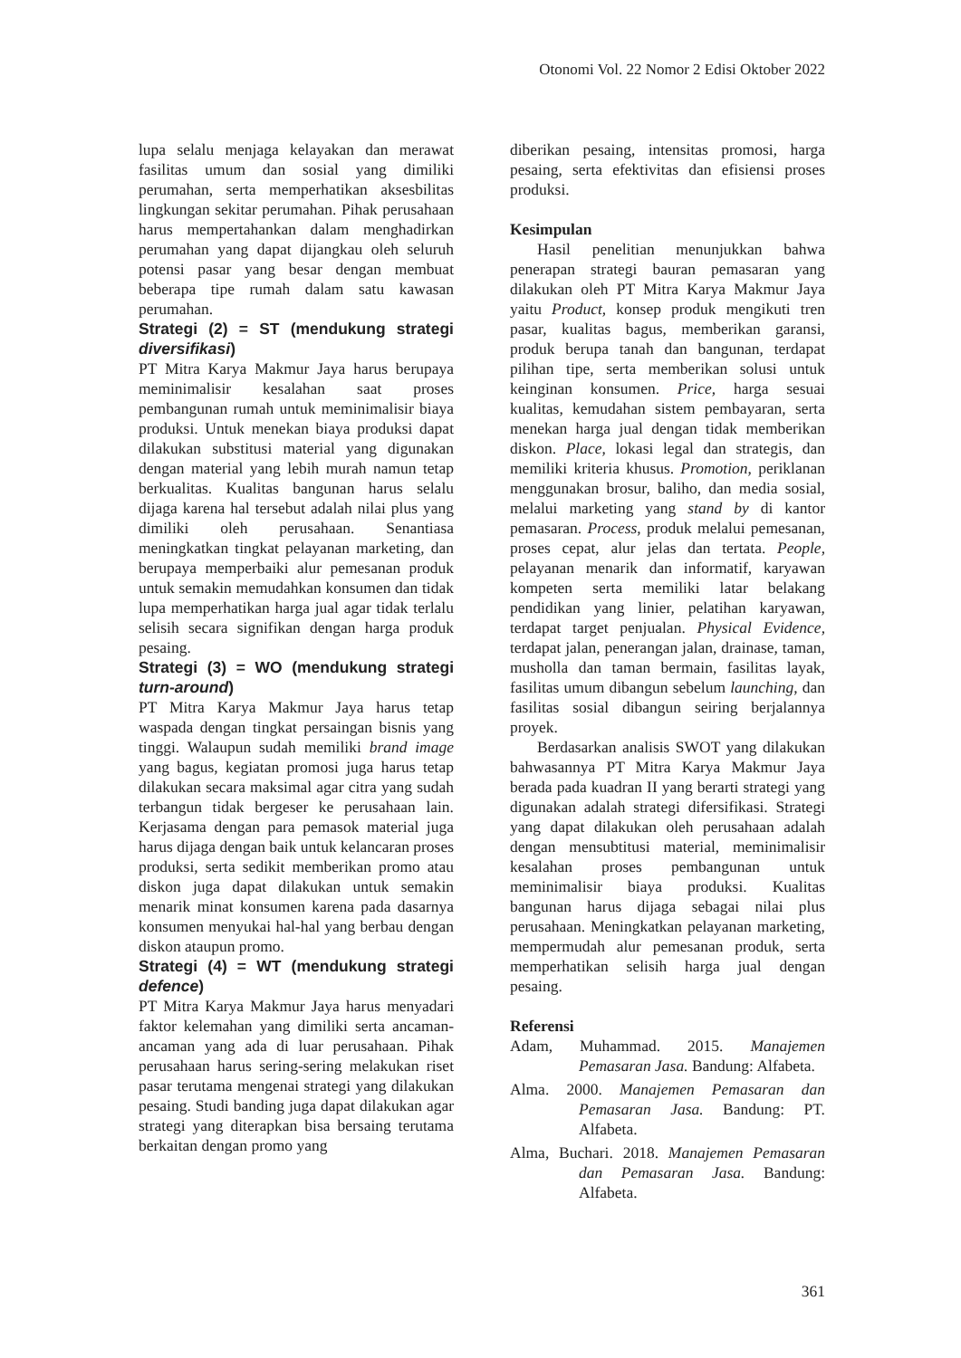Otonomi Vol. 22 Nomor 2 Edisi Oktober 2022
lupa selalu menjaga kelayakan dan merawat fasilitas umum dan sosial yang dimiliki perumahan, serta memperhatikan aksesbilitas lingkungan sekitar perumahan. Pihak perusahaan harus mempertahankan dalam menghadirkan perumahan yang dapat dijangkau oleh seluruh potensi pasar yang besar dengan membuat beberapa tipe rumah dalam satu kawasan perumahan.
Strategi (2) = ST (mendukung strategi diversifikasi)
PT Mitra Karya Makmur Jaya harus berupaya meminimalisir kesalahan saat proses pembangunan rumah untuk meminimalisir biaya produksi. Untuk menekan biaya produksi dapat dilakukan substitusi material yang digunakan dengan material yang lebih murah namun tetap berkualitas. Kualitas bangunan harus selalu dijaga karena hal tersebut adalah nilai plus yang dimiliki oleh perusahaan. Senantiasa meningkatkan tingkat pelayanan marketing, dan berupaya memperbaiki alur pemesanan produk untuk semakin memudahkan konsumen dan tidak lupa memperhatikan harga jual agar tidak terlalu selisih secara signifikan dengan harga produk pesaing.
Strategi (3) = WO (mendukung strategi turn-around)
PT Mitra Karya Makmur Jaya harus tetap waspada dengan tingkat persaingan bisnis yang tinggi. Walaupun sudah memiliki brand image yang bagus, kegiatan promosi juga harus tetap dilakukan secara maksimal agar citra yang sudah terbangun tidak bergeser ke perusahaan lain. Kerjasama dengan para pemasok material juga harus dijaga dengan baik untuk kelancaran proses produksi, serta sedikit memberikan promo atau diskon juga dapat dilakukan untuk semakin menarik minat konsumen karena pada dasarnya konsumen menyukai hal-hal yang berbau dengan diskon ataupun promo.
Strategi (4) = WT (mendukung strategi defence)
PT Mitra Karya Makmur Jaya harus menyadari faktor kelemahan yang dimiliki serta ancaman-ancaman yang ada di luar perusahaan. Pihak perusahaan harus sering-sering melakukan riset pasar terutama mengenai strategi yang dilakukan pesaing. Studi banding juga dapat dilakukan agar strategi yang diterapkan bisa bersaing terutama berkaitan dengan promo yang
diberikan pesaing, intensitas promosi, harga pesaing, serta efektivitas dan efisiensi proses produksi.
Kesimpulan
Hasil penelitian menunjukkan bahwa penerapan strategi bauran pemasaran yang dilakukan oleh PT Mitra Karya Makmur Jaya yaitu Product, konsep produk mengikuti tren pasar, kualitas bagus, memberikan garansi, produk berupa tanah dan bangunan, terdapat pilihan tipe, serta memberikan solusi untuk keinginan konsumen. Price, harga sesuai kualitas, kemudahan sistem pembayaran, serta menekan harga jual dengan tidak memberikan diskon. Place, lokasi legal dan strategis, dan memiliki kriteria khusus. Promotion, periklanan menggunakan brosur, baliho, dan media sosial, melalui marketing yang stand by di kantor pemasaran. Process, produk melalui pemesanan, proses cepat, alur jelas dan tertata. People, pelayanan menarik dan informatif, karyawan kompeten serta memiliki latar belakang pendidikan yang linier, pelatihan karyawan, terdapat target penjualan. Physical Evidence, terdapat jalan, penerangan jalan, drainase, taman, musholla dan taman bermain, fasilitas layak, fasilitas umum dibangun sebelum launching, dan fasilitas sosial dibangun seiring berjalannya proyek.
Berdasarkan analisis SWOT yang dilakukan bahwasannya PT Mitra Karya Makmur Jaya berada pada kuadran II yang berarti strategi yang digunakan adalah strategi difersifikasi. Strategi yang dapat dilakukan oleh perusahaan adalah dengan mensubtitusi material, meminimalisir kesalahan proses pembangunan untuk meminimalisir biaya produksi. Kualitas bangunan harus dijaga sebagai nilai plus perusahaan. Meningkatkan pelayanan marketing, mempermudah alur pemesanan produk, serta memperhatikan selisih harga jual dengan pesaing.
Referensi
Adam, Muhammad. 2015. Manajemen Pemasaran Jasa. Bandung: Alfabeta.
Alma. 2000. Manajemen Pemasaran dan Pemasaran Jasa. Bandung: PT. Alfabeta.
Alma, Buchari. 2018. Manajemen Pemasaran dan Pemasaran Jasa. Bandung: Alfabeta.
361